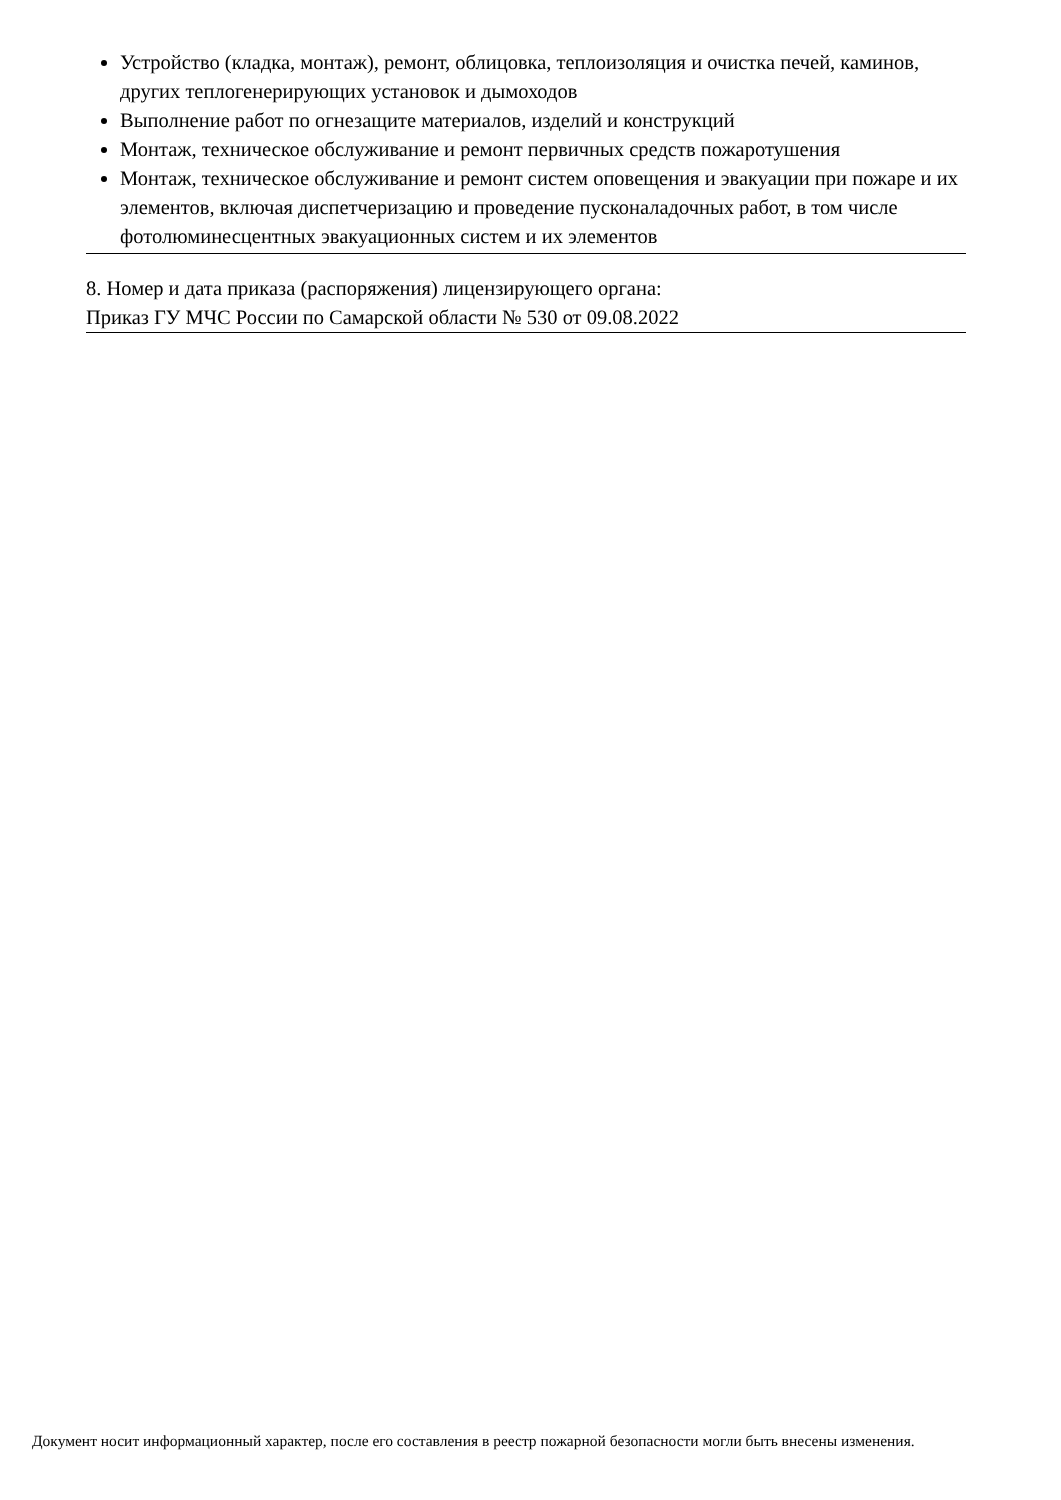Устройство (кладка, монтаж), ремонт, облицовка, теплоизоляция и очистка печей, каминов, других теплогенерирующих установок и дымоходов
Выполнение работ по огнезащите материалов, изделий и конструкций
Монтаж, техническое обслуживание и ремонт первичных средств пожаротушения
Монтаж, техническое обслуживание и ремонт систем оповещения и эвакуации при пожаре и их элементов, включая диспетчеризацию и проведение пусконаладочных работ, в том числе фотолюминесцентных эвакуационных систем и их элементов
8. Номер и дата приказа (распоряжения) лицензирующего органа:
Приказ ГУ МЧС России по Самарской области № 530 от 09.08.2022
Документ носит информационный характер, после его составления в реестр пожарной безопасности могли быть внесены изменения.